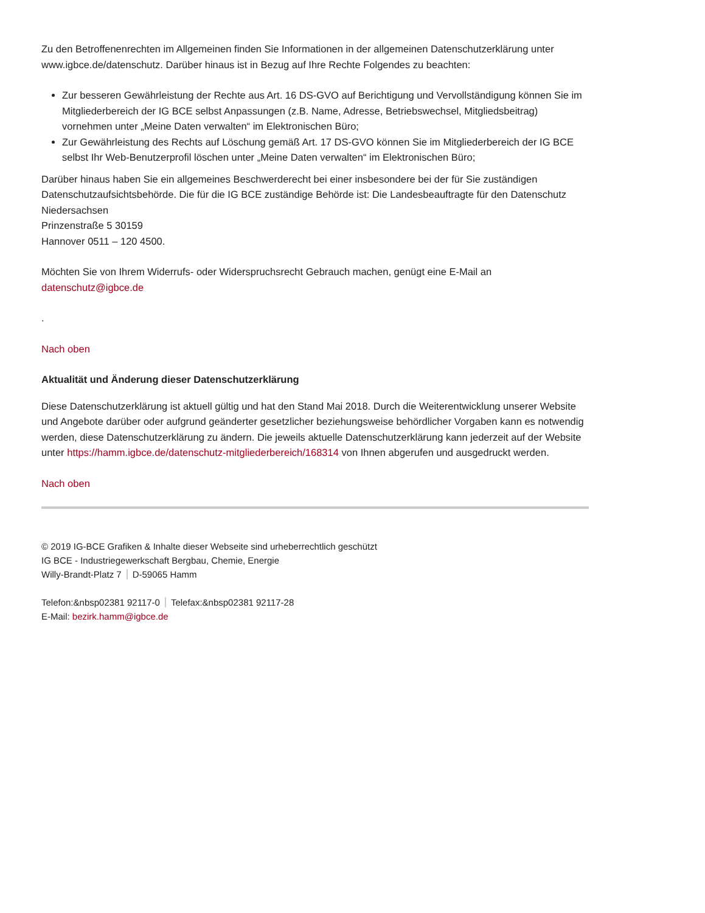Zu den Betroffenenrechten im Allgemeinen finden Sie Informationen in der allgemeinen Datenschutzerklärung unter www.igbce.de/datenschutz. Darüber hinaus ist in Bezug auf Ihre Rechte Folgendes zu beachten:
Zur besseren Gewährleistung der Rechte aus Art. 16 DS-GVO auf Berichtigung und Vervollständigung können Sie im Mitgliederbereich der IG BCE selbst Anpassungen (z.B. Name, Adresse, Betriebswechsel, Mitgliedsbeitrag) vornehmen unter „Meine Daten verwalten“ im Elektronischen Büro;
Zur Gewährleistung des Rechts auf Löschung gemäß Art. 17 DS-GVO können Sie im Mitgliederbereich der IG BCE selbst Ihr Web-Benutzerprofil löschen unter „Meine Daten verwalten“ im Elektronischen Büro;
Darüber hinaus haben Sie ein allgemeines Beschwerderecht bei einer insbesondere bei der für Sie zuständigen Datenschutzaufsichtsbehörde. Die für die IG BCE zuständige Behörde ist: Die Landesbeauftragte für den Datenschutz Niedersachsen
Prinzenstraße 5 30159
Hannover 0511 – 120 4500.
Möchten Sie von Ihrem Widerrufs- oder Widerspruchsrecht Gebrauch machen, genügt eine E-Mail an datenschutz@igbce.de
.
Nach oben
Aktualität und Änderung dieser Datenschutzerklärung
Diese Datenschutzerklärung ist aktuell gültig und hat den Stand Mai 2018. Durch die Weiterentwicklung unserer Website und Angebote darüber oder aufgrund geänderter gesetzlicher beziehungsweise behördlicher Vorgaben kann es notwendig werden, diese Datenschutzerklärung zu ändern. Die jeweils aktuelle Datenschutzerklärung kann jederzeit auf der Website unter https://hamm.igbce.de/datenschutz-mitgliederbereich/168314 von Ihnen abgerufen und ausgedruckt werden.
Nach oben
© 2019 IG-BCE Grafiken & Inhalte dieser Webseite sind urheberrechtlich geschützt
IG BCE - Industriegewerkschaft Bergbau, Chemie, Energie
Willy-Brandt-Platz 7 D-59065 Hamm
Telefon:&nbsp02381 92117-0 Telefax:&nbsp02381 92117-28
E-Mail: bezirk.hamm@igbce.de